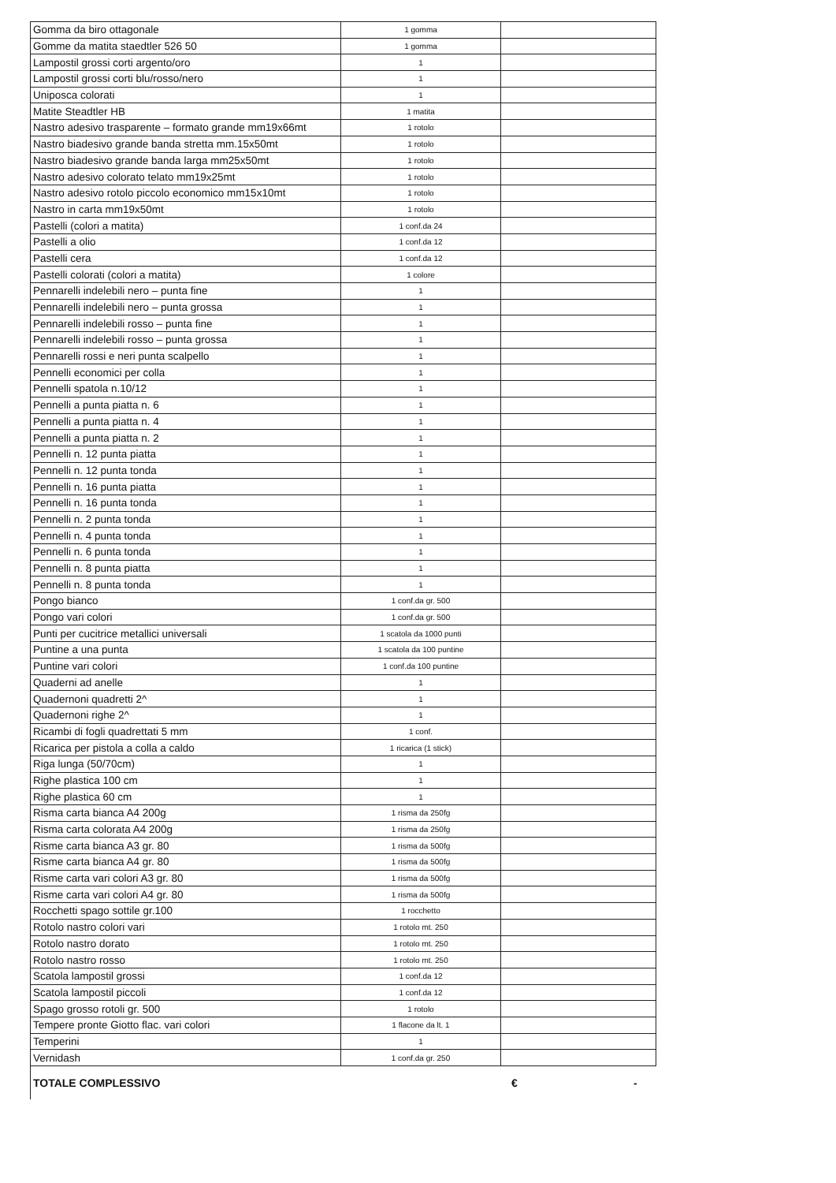| Gomma da biro ottagonale | 1 gomma | |
| Gomme da matita staedtler 526 50 | 1 gomma | |
| Lampostil grossi corti argento/oro | 1 | |
| Lampostil grossi corti blu/rosso/nero | 1 | |
| Uniposca colorati | 1 | |
| Matite Steadtler HB | 1 matita | |
| Nastro adesivo trasparente – formato grande mm19x66mt | 1 rotolo | |
| Nastro biadesivo grande banda stretta mm.15x50mt | 1 rotolo | |
| Nastro biadesivo grande banda larga mm25x50mt | 1 rotolo | |
| Nastro adesivo colorato telato mm19x25mt | 1 rotolo | |
| Nastro adesivo rotolo piccolo economico mm15x10mt | 1 rotolo | |
| Nastro in carta mm19x50mt | 1 rotolo | |
| Pastelli (colori a matita) | 1 conf.da 24 | |
| Pastelli a olio | 1 conf.da 12 | |
| Pastelli cera | 1 conf.da 12 | |
| Pastelli colorati (colori a matita) | 1 colore | |
| Pennarelli indelebili nero – punta fine | 1 | |
| Pennarelli indelebili nero – punta grossa | 1 | |
| Pennarelli indelebili rosso – punta fine | 1 | |
| Pennarelli indelebili rosso – punta grossa | 1 | |
| Pennarelli rossi e neri punta scalpello | 1 | |
| Pennelli economici per colla | 1 | |
| Pennelli spatola n.10/12 | 1 | |
| Pennelli a punta piatta n. 6 | 1 | |
| Pennelli a punta piatta n. 4 | 1 | |
| Pennelli a punta piatta n. 2 | 1 | |
| Pennelli n. 12 punta piatta | 1 | |
| Pennelli n. 12 punta tonda | 1 | |
| Pennelli n. 16 punta piatta | 1 | |
| Pennelli n. 16 punta tonda | 1 | |
| Pennelli n. 2 punta tonda | 1 | |
| Pennelli n. 4 punta tonda | 1 | |
| Pennelli n. 6 punta tonda | 1 | |
| Pennelli n. 8 punta piatta | 1 | |
| Pennelli n. 8 punta tonda | 1 | |
| Pongo bianco | 1 conf.da gr. 500 | |
| Pongo vari colori | 1 conf.da gr. 500 | |
| Punti per cucitrice metallici universali | 1 scatola da 1000 punti | |
| Puntine a una punta | 1 scatola da 100 puntine | |
| Puntine vari colori | 1 conf.da 100 puntine | |
| Quaderni ad anelle | 1 | |
| Quadernoni quadretti 2^ | 1 | |
| Quadernoni righe 2^ | 1 | |
| Ricambi di fogli quadrettati 5 mm | 1 conf. | |
| Ricarica per pistola a colla a caldo | 1 ricarica (1 stick) | |
| Riga lunga (50/70cm) | 1 | |
| Righe plastica 100 cm | 1 | |
| Righe plastica 60 cm | 1 | |
| Risma carta bianca A4 200g | 1 risma da 250fg | |
| Risma carta colorata A4 200g | 1 risma da 250fg | |
| Risme carta bianca A3 gr. 80 | 1 risma da 500fg | |
| Risme carta bianca A4 gr. 80 | 1 risma da 500fg | |
| Risme carta vari colori A3 gr. 80 | 1 risma da 500fg | |
| Risme carta vari colori A4 gr. 80 | 1 risma da 500fg | |
| Rocchetti spago sottile gr.100 | 1 rocchetto | |
| Rotolo nastro colori vari | 1 rotolo mt. 250 | |
| Rotolo nastro dorato | 1 rotolo mt. 250 | |
| Rotolo nastro rosso | 1 rotolo mt. 250 | |
| Scatola lampostil grossi | 1 conf.da 12 | |
| Scatola lampostil piccoli | 1 conf.da 12 | |
| Spago grosso rotoli gr. 500 | 1 rotolo | |
| Tempere pronte Giotto flac. vari colori | 1 flacone da lt. 1 | |
| Temperini | 1 | |
| Vernidash | 1 conf.da gr. 250 | |
TOTALE COMPLESSIVO € -